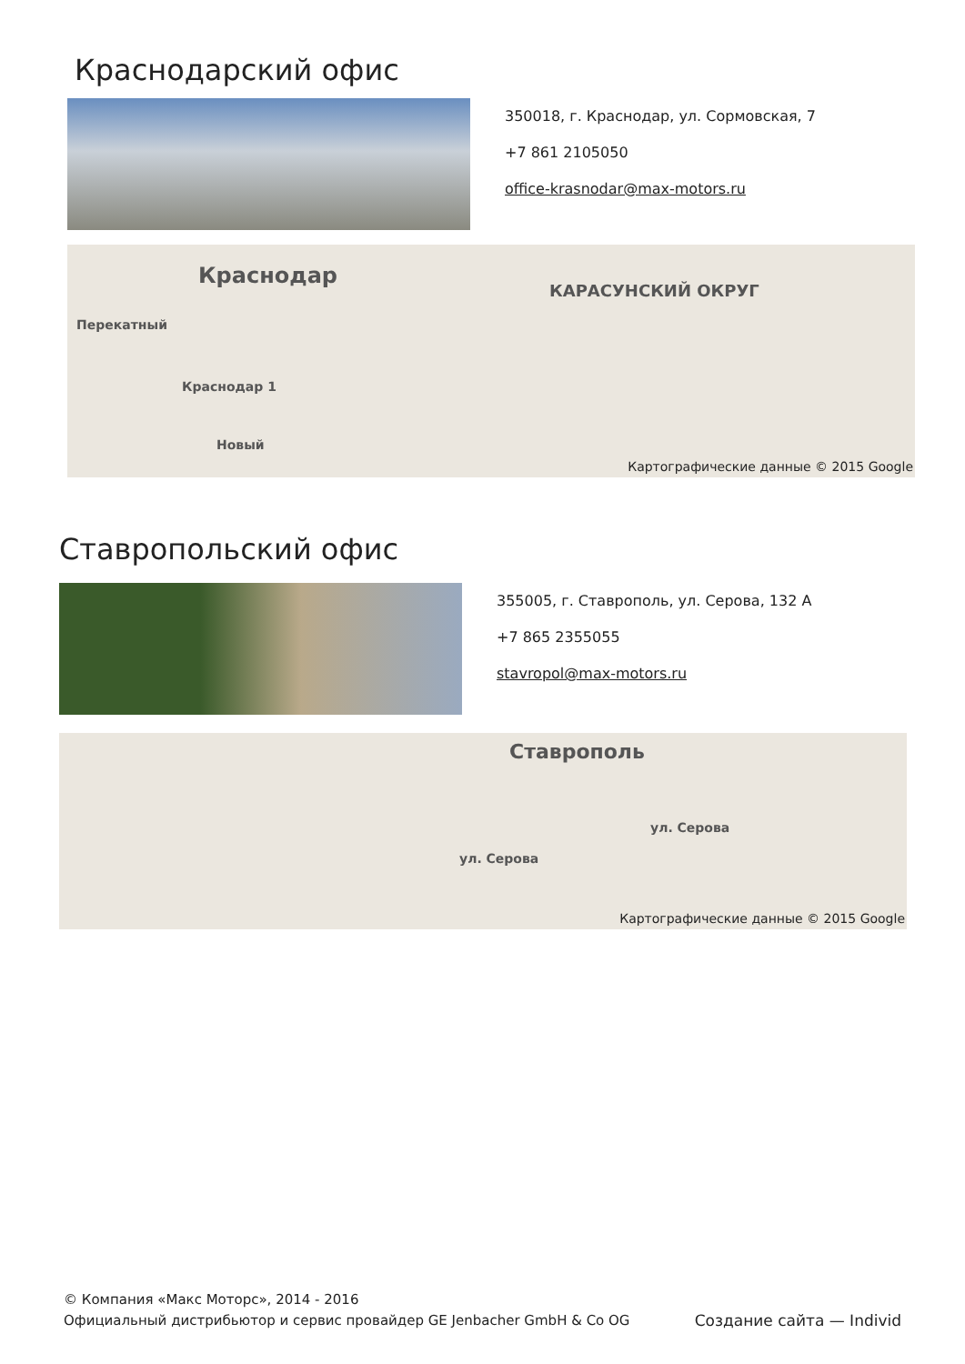Краснодарский офис
350018, г. Краснодар, ул. Сормовская, 7
+7 861 2105050
office-krasnodar@max-motors.ru
Краснодар
КАРАСУНСКИЙ ОКРУГ
Перекатный
Краснодар 1
Новый
Картографические данные © 2015 Google
Ставропольский офис
355005, г. Ставрополь, ул. Серова, 132 А
+7 865 2355055
stavropol@max-motors.ru
Ставрополь
ул. Серова
ул. Серова
Картографические данные © 2015 Google
© Компания «Макс Моторс», 2014 - 2016
Официальный дистрибьютор и сервис провайдер GE Jenbacher GmbH & Co OG
Создание сайта — Individ